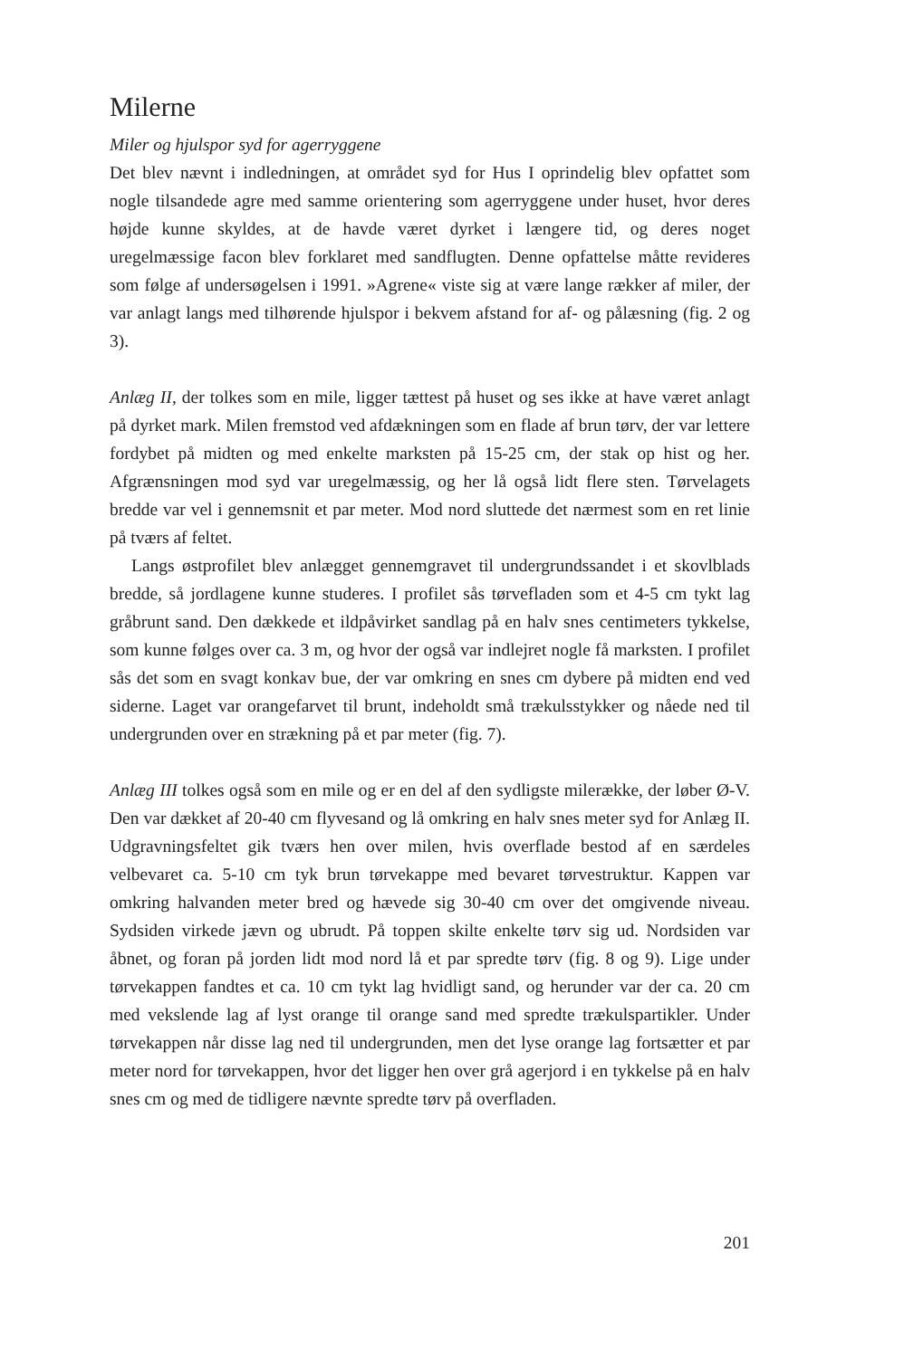Milerne
Miler og hjulspor syd for agerryggene
Det blev nævnt i indledningen, at området syd for Hus I oprindelig blev opfattet som nogle tilsandede agre med samme orientering som agerryggene under huset, hvor deres højde kunne skyldes, at de havde været dyrket i længere tid, og deres noget uregelmæssige facon blev forklaret med sandflugten. Denne opfattelse måtte revideres som følge af undersøgelsen i 1991. »Agrene« viste sig at være lange rækker af miler, der var anlagt langs med tilhørende hjulspor i bekvem afstand for af- og pålæsning (fig. 2 og 3).
Anlæg II, der tolkes som en mile, ligger tættest på huset og ses ikke at have været anlagt på dyrket mark. Milen fremstod ved afdækningen som en flade af brun tørv, der var lettere fordybet på midten og med enkelte marksten på 15-25 cm, der stak op hist og her. Afgrænsningen mod syd var uregelmæssig, og her lå også lidt flere sten. Tørvelagets bredde var vel i gennemsnit et par meter. Mod nord sluttede det nærmest som en ret linie på tværs af feltet.
Langs østprofilet blev anlægget gennemgravet til undergrundssandet i et skovlblads bredde, så jordlagene kunne studeres. I profilet sås tørvefladen som et 4-5 cm tykt lag gråbrunt sand. Den dækkede et ildpåvirket sandlag på en halv snes centimeters tykkelse, som kunne følges over ca. 3 m, og hvor der også var indlejret nogle få marksten. I profilet sås det som en svagt konkav bue, der var omkring en snes cm dybere på midten end ved siderne. Laget var orangefarvet til brunt, indeholdt små trækulsstykker og nåede ned til undergrunden over en strækning på et par meter (fig. 7).
Anlæg III tolkes også som en mile og er en del af den sydligste milerække, der løber Ø-V. Den var dækket af 20-40 cm flyvesand og lå omkring en halv snes meter syd for Anlæg II. Udgravningsfeltet gik tværs hen over milen, hvis overflade bestod af en særdeles velbevaret ca. 5-10 cm tyk brun tørvekappe med bevaret tørvestruktur. Kappen var omkring halvanden meter bred og hævede sig 30-40 cm over det omgivende niveau. Sydsiden virkede jævn og ubrudt. På toppen skilte enkelte tørv sig ud. Nordsiden var åbnet, og foran på jorden lidt mod nord lå et par spredte tørv (fig. 8 og 9). Lige under tørvekappen fandtes et ca. 10 cm tykt lag hvidligt sand, og herunder var der ca. 20 cm med vekslende lag af lyst orange til orange sand med spredte trækulspartikler. Under tørvekappen når disse lag ned til undergrunden, men det lyse orange lag fortsætter et par meter nord for tørvekappen, hvor det ligger hen over grå agerjord i en tykkelse på en halv snes cm og med de tidligere nævnte spredte tørv på overfladen.
201